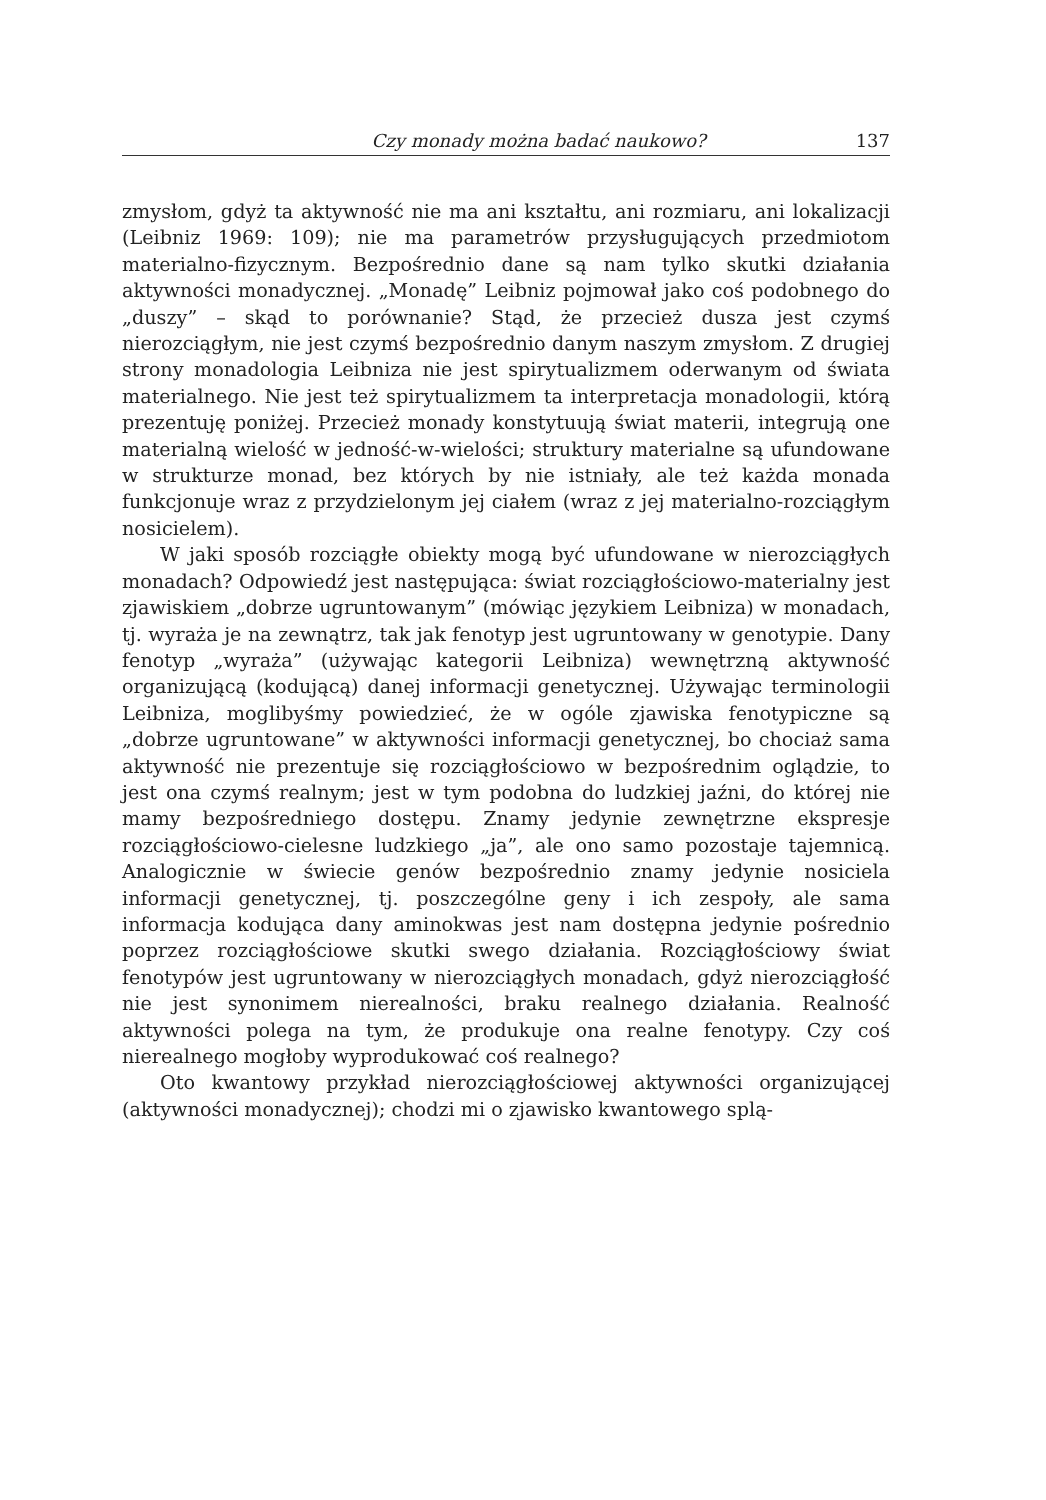Czy monady można badać naukowo? 137
zmysłom, gdyż ta aktywność nie ma ani kształtu, ani rozmiaru, ani lokalizacji (Leibniz 1969: 109); nie ma parametrów przysługujących przedmiotom materialno-fizycznym. Bezpośrednio dane są nam tylko skutki działania aktywności monadycznej. „Monadę” Leibniz pojmował jako coś podobnego do „duszy” – skąd to porównanie? Stąd, że przecież dusza jest czymś nierozciągłym, nie jest czymś bezpośrednio danym naszym zmysłom. Z drugiej strony monadologia Leibniza nie jest spirytualizmem oderwanym od świata materialnego. Nie jest też spirytualizmem ta interpretacja monadologii, którą prezentuję poniżej. Przecież monady konstytuują świat materii, integrują one materialną wielość w jedność-w-wielości; struktury materialne są ufundowane w strukturze monad, bez których by nie istniały, ale też każda monada funkcjonuje wraz z przydzielonym jej ciałem (wraz z jej materialno-rozciągłym nosicielem).
W jaki sposób rozciągłe obiekty mogą być ufundowane w nierozciągłych monadach? Odpowiedź jest następująca: świat rozciągłościowo-materialny jest zjawiskiem „dobrze ugruntowanym” (mówiąc językiem Leibniza) w monadach, tj. wyraża je na zewnątrz, tak jak fenotyp jest ugruntowany w genotypie. Dany fenotyp „wyraża” (używając kategorii Leibniza) wewnętrzną aktywność organizującą (kodującą) danej informacji genetycznej. Używając terminologii Leibniza, moglibyśmy powiedzieć, że w ogóle zjawiska fenotypiczne są „dobrze ugruntowane” w aktywności informacji genetycznej, bo chociaż sama aktywność nie prezentuje się rozciągłościowo w bezpośrednim oglądzie, to jest ona czymś realnym; jest w tym podobna do ludzkiej jaźni, do której nie mamy bezpośredniego dostępu. Znamy jedynie zewnętrzne ekspresje rozciągłościowo-cielesne ludzkiego „ja”, ale ono samo pozostaje tajemnicą. Analogicznie w świecie genów bezpośrednio znamy jedynie nosiciela informacji genetycznej, tj. poszczególne geny i ich zespoły, ale sama informacja kodująca dany aminokwas jest nam dostępna jedynie pośrednio poprzez rozciągłościowe skutki swego działania. Rozciągłościowy świat fenotypów jest ugruntowany w nierozciągłych monadach, gdyż nierozciągłość nie jest synonimem nierealności, braku realnego działania. Realność aktywności polega na tym, że produkuje ona realne fenotypy. Czy coś nierealnego mogłoby wyprodukować coś realnego?
Oto kwantowy przykład nierozciągłościowej aktywności organizującej (aktywności monadycznej); chodzi mi o zjawisko kwantowego splą-